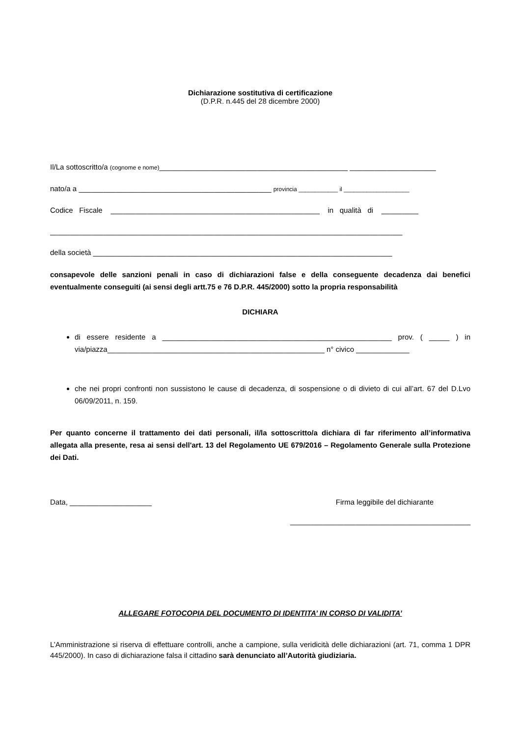Dichiarazione sostitutiva di certificazione
(D.P.R. n.445 del 28 dicembre 2000)
Il/La sottoscritto/a (cognome e nome)______________________________________________ _____________________
nato/a a _______________________________________________ provincia ____________ il ____________________
Codice Fiscale ___________________________________________________ in qualità di _________
______________________________________________________________________________________
della società _________________________________________________________________________
consapevole delle sanzioni penali in caso di dichiarazioni false e della conseguente decadenza dai benefici eventualmente conseguiti (ai sensi degli artt.75 e 76 D.P.R. 445/2000) sotto la propria responsabilità
DICHIARA
di essere residente a ________________________________________________________ prov. ( _____ ) in via/piazza_____________________________________________________ n° civico _____________
che nei propri confronti non sussistono le cause di decadenza, di sospensione o di divieto di cui all’art. 67 del D.Lvo 06/09/2011, n. 159.
Per quanto concerne il trattamento dei dati personali, il/la sottoscritto/a dichiara di far riferimento all’informativa allegata alla presente, resa ai sensi dell'art. 13 del Regolamento UE 679/2016 – Regolamento Generale sulla Protezione dei Dati.
Data, ____________________ Firma leggibile del dichiarante
____________________________________________
ALLEGARE FOTOCOPIA DEL DOCUMENTO DI IDENTITA’ IN CORSO DI VALIDITA’
L’Amministrazione si riserva di effettuare controlli, anche a campione, sulla veridicità delle dichiarazioni (art. 71, comma 1 DPR 445/2000). In caso di dichiarazione falsa il cittadino sarà denunciato all’Autorità giudiziaria.